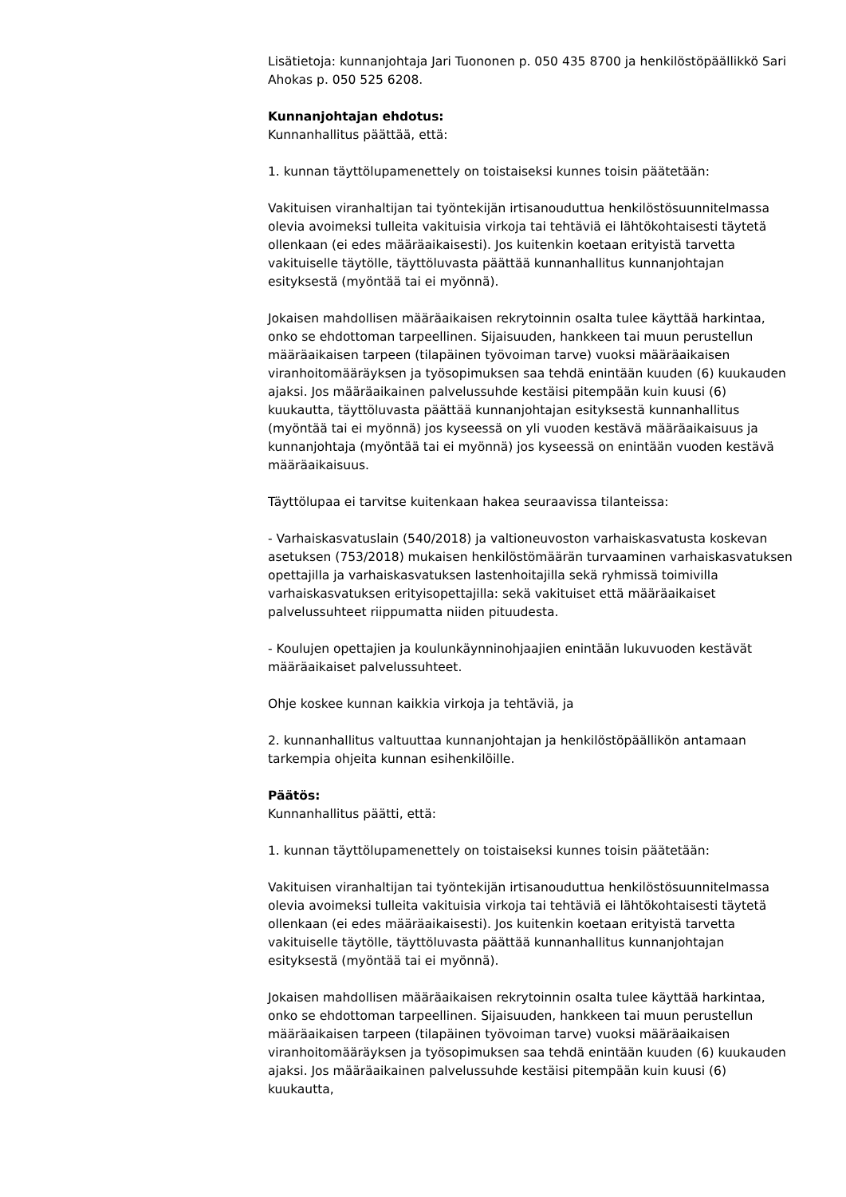Lisätietoja: kunnanjohtaja Jari Tuononen p. 050 435 8700 ja henkilöstöpäällikkö Sari Ahokas p. 050 525 6208.
Kunnanjohtajan ehdotus:
Kunnanhallitus päättää, että:
1. kunnan täyttölupamenettely on toistaiseksi kunnes toisin päätetään:
Vakituisen viranhaltijan tai työntekijän irtisanouduttua henkilöstösuunnitelmassa olevia avoimeksi tulleita vakituisia virkoja tai tehtäviä ei lähtökohtaisesti täytetä ollenkaan (ei edes määräaikaisesti). Jos kuitenkin koetaan erityistä tarvetta vakituiselle täytölle, täyttöluvasta päättää kunnanhallitus kunnanjohtajan esityksestä (myöntää tai ei myönnä).
Jokaisen mahdollisen määräaikaisen rekrytoinnin osalta tulee käyttää harkintaa, onko se ehdottoman tarpeellinen. Sijaisuuden, hankkeen tai muun perustellun määräaikaisen tarpeen (tilapäinen työvoiman tarve) vuoksi määräaikaisen viranhoitomääräyksen ja työsopimuksen saa tehdä enintään kuuden (6) kuukauden ajaksi. Jos määräaikainen palvelussuhde kestäisi pitempään kuin kuusi (6) kuukautta, täyttöluvasta päättää kunnanjohtajan esityksestä kunnanhallitus (myöntää tai ei myönnä) jos kyseessä on yli vuoden kestävä määräaikaisuus ja kunnanjohtaja (myöntää tai ei myönnä) jos kyseessä on enintään vuoden kestävä määräaikaisuus.
Täyttölupaa ei tarvitse kuitenkaan hakea seuraavissa tilanteissa:
- Varhaiskasvatuslain (540/2018) ja valtioneuvoston varhaiskasvatusta koskevan asetuksen (753/2018) mukaisen henkilöstömäärän turvaaminen varhaiskasvatuksen opettajilla ja varhaiskasvatuksen lastenhoitajilla sekä ryhmissä toimivilla varhaiskasvatuksen erityisopettajilla: sekä vakituiset että määräaikaiset palvelussuhteet riippumatta niiden pituudesta.
- Koulujen opettajien ja koulunkäynninohjaajien enintään lukuvuoden kestävät määräaikaiset palvelussuhteet.
Ohje koskee kunnan kaikkia virkoja ja tehtäviä, ja
2. kunnanhallitus valtuuttaa kunnanjohtajan ja henkilöstöpäällikön antamaan tarkempia ohjeita kunnan esihenkilöille.
Päätös:
Kunnanhallitus päätti, että:
1. kunnan täyttölupamenettely on toistaiseksi kunnes toisin päätetään:
Vakituisen viranhaltijan tai työntekijän irtisanouduttua henkilöstösuunnitelmassa olevia avoimeksi tulleita vakituisia virkoja tai tehtäviä ei lähtökohtaisesti täytetä ollenkaan (ei edes määräaikaisesti). Jos kuitenkin koetaan erityistä tarvetta vakituiselle täytölle, täyttöluvasta päättää kunnanhallitus kunnanjohtajan esityksestä (myöntää tai ei myönnä).
Jokaisen mahdollisen määräaikaisen rekrytoinnin osalta tulee käyttää harkintaa, onko se ehdottoman tarpeellinen. Sijaisuuden, hankkeen tai muun perustellun määräaikaisen tarpeen (tilapäinen työvoiman tarve) vuoksi määräaikaisen viranhoitomääräyksen ja työsopimuksen saa tehdä enintään kuuden (6) kuukauden ajaksi. Jos määräaikainen palvelussuhde kestäisi pitempään kuin kuusi (6) kuukautta,